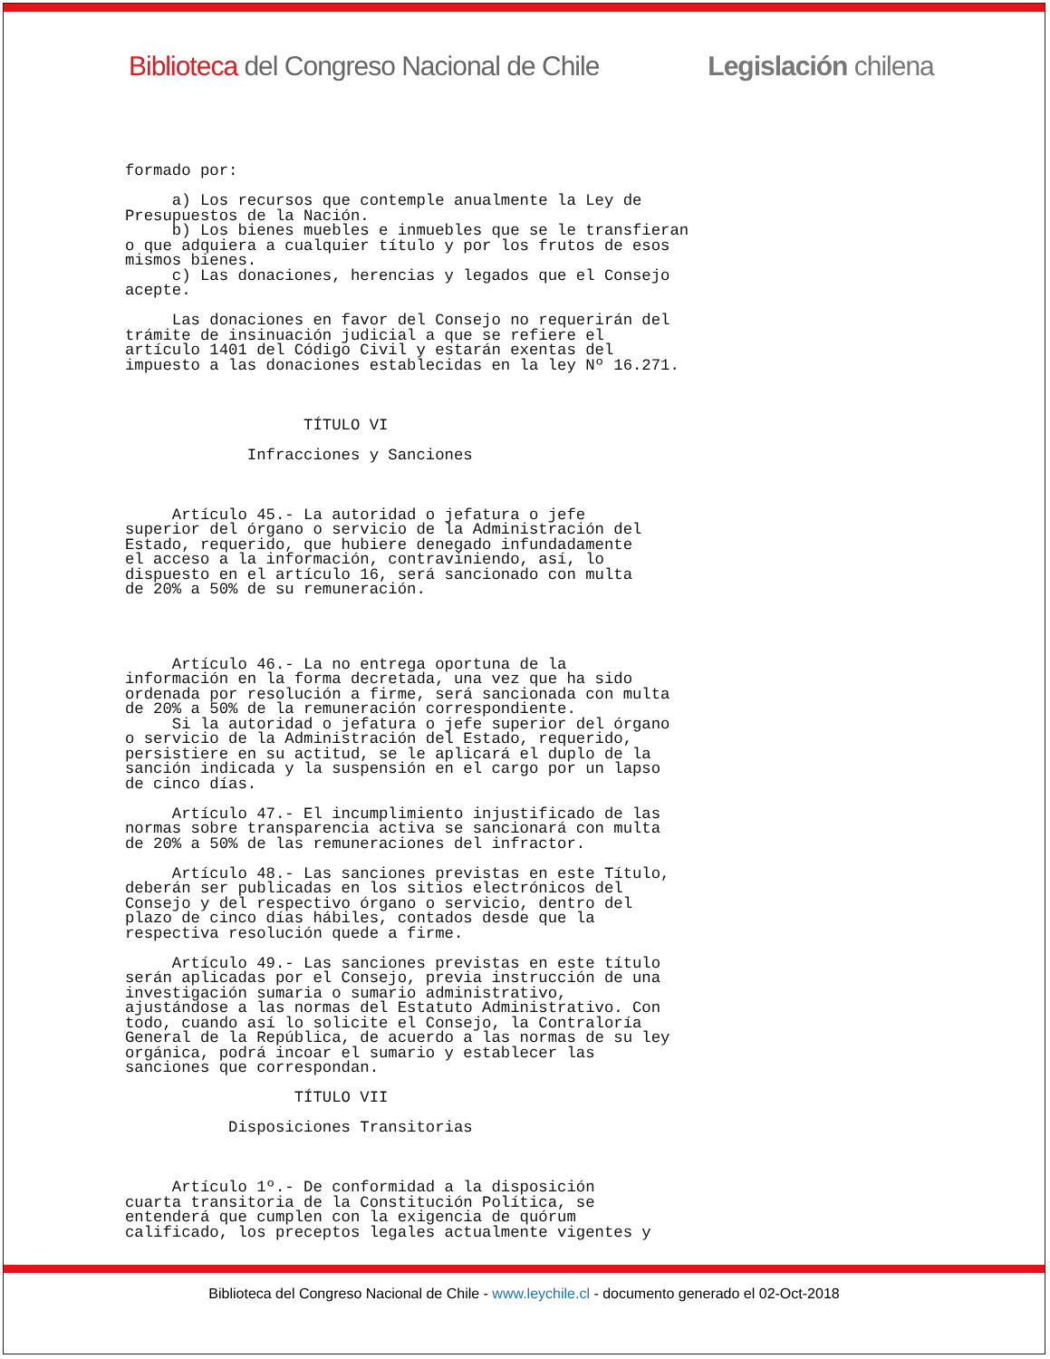Biblioteca del Congreso Nacional de Chile Legislación chilena
formado por:

     a) Los recursos que contemple anualmente la Ley de
Presupuestos de la Nación.
     b) Los bienes muebles e inmuebles que se le transfieran
o que adquiera a cualquier título y por los frutos de esos
mismos bienes.
     c) Las donaciones, herencias y legados que el Consejo
acepte.

     Las donaciones en favor del Consejo no requerirán del
trámite de insinuación judicial a que se refiere el
artículo 1401 del Código Civil y estarán exentas del
impuesto a las donaciones establecidas en la ley Nº 16.271.



                   TÍTULO VI

             Infracciones y Sanciones



     Artículo 45.- La autoridad o jefatura o jefe
superior del órgano o servicio de la Administración del
Estado, requerido, que hubiere denegado infundadamente
el acceso a la información, contraviniendo, así, lo
dispuesto en el artículo 16, será sancionado con multa
de 20% a 50% de su remuneración.




     Artículo 46.- La no entrega oportuna de la
información en la forma decretada, una vez que ha sido
ordenada por resolución a firme, será sancionada con multa
de 20% a 50% de la remuneración correspondiente.
     Si la autoridad o jefatura o jefe superior del órgano
o servicio de la Administración del Estado, requerido,
persistiere en su actitud, se le aplicará el duplo de la
sanción indicada y la suspensión en el cargo por un lapso
de cinco días.

     Artículo 47.- El incumplimiento injustificado de las
normas sobre transparencia activa se sancionará con multa
de 20% a 50% de las remuneraciones del infractor.

     Artículo 48.- Las sanciones previstas en este Título,
deberán ser publicadas en los sitios electrónicos del
Consejo y del respectivo órgano o servicio, dentro del
plazo de cinco días hábiles, contados desde que la
respectiva resolución quede a firme.

     Artículo 49.- Las sanciones previstas en este título
serán aplicadas por el Consejo, previa instrucción de una
investigación sumaria o sumario administrativo,
ajustándose a las normas del Estatuto Administrativo. Con
todo, cuando así lo solicite el Consejo, la Contraloría
General de la República, de acuerdo a las normas de su ley
orgánica, podrá incoar el sumario y establecer las
sanciones que correspondan.

                  TÍTULO VII

           Disposiciones Transitorias



     Artículo 1º.- De conformidad a la disposición
cuarta transitoria de la Constitución Política, se
entenderá que cumplen con la exigencia de quórum
calificado, los preceptos legales actualmente vigentes y
Biblioteca del Congreso Nacional de Chile - www.leychile.cl - documento generado el 02-Oct-2018